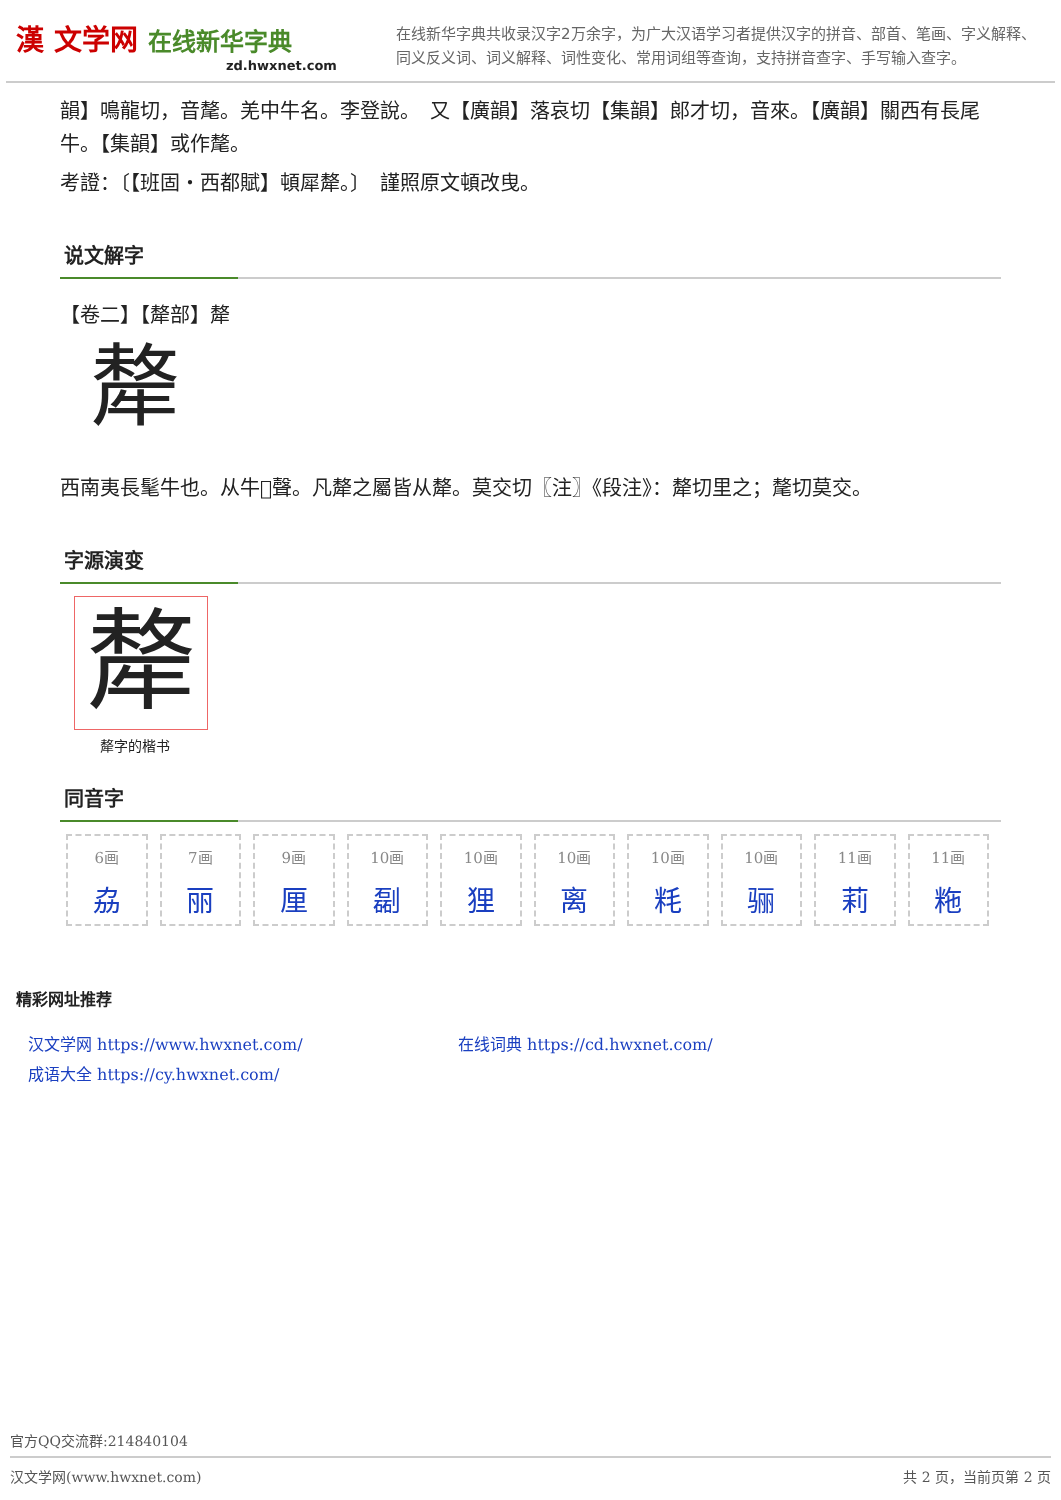漢 文学网 在线新华字典
zd.hwxnet.com
在线新华字典共收录汉字2万余字，为广大汉语学习者提供汉字的拼音、部首、笔画、字义解释、同义反义词、词义解释、词性变化、常用词组等查询，支持拼音查字、手写输入查字。
韻】鳴龍切，音氂。羌中牛名。李登說。　又【廣韻】落哀切【集韻】郎才切，音來。【廣韻】關西有長尾牛。【集韻】或作氂。
考證：〔【班固・西都賦】頓犀犛。〕　謹照原文頓改曳。
说文解字
【卷二】【犛部】犛
犛
西南夷長髦牛也。从牛𠩺聲。凡犛之屬皆从犛。莫交切〖注〗《段注》：犛切里之；氂切莫交。
字源演变
犛
犛字的楷书
同音字
| 6画 劦 | 7画 丽 | 9画 厘 | 10画 㔏 | 10画 狸 | 10画 离 | 10画 粍 | 10画 骊 | 11画 莉 | 11画 粚 |
精彩网址推荐
汉文学网 https://www.hwxnet.com/
在线词典 https://cd.hwxnet.com/
成语大全 https://cy.hwxnet.com/
官方QQ交流群:214840104
汉文学网(www.hwxnet.com) 共 2 页，当前页第 2 页